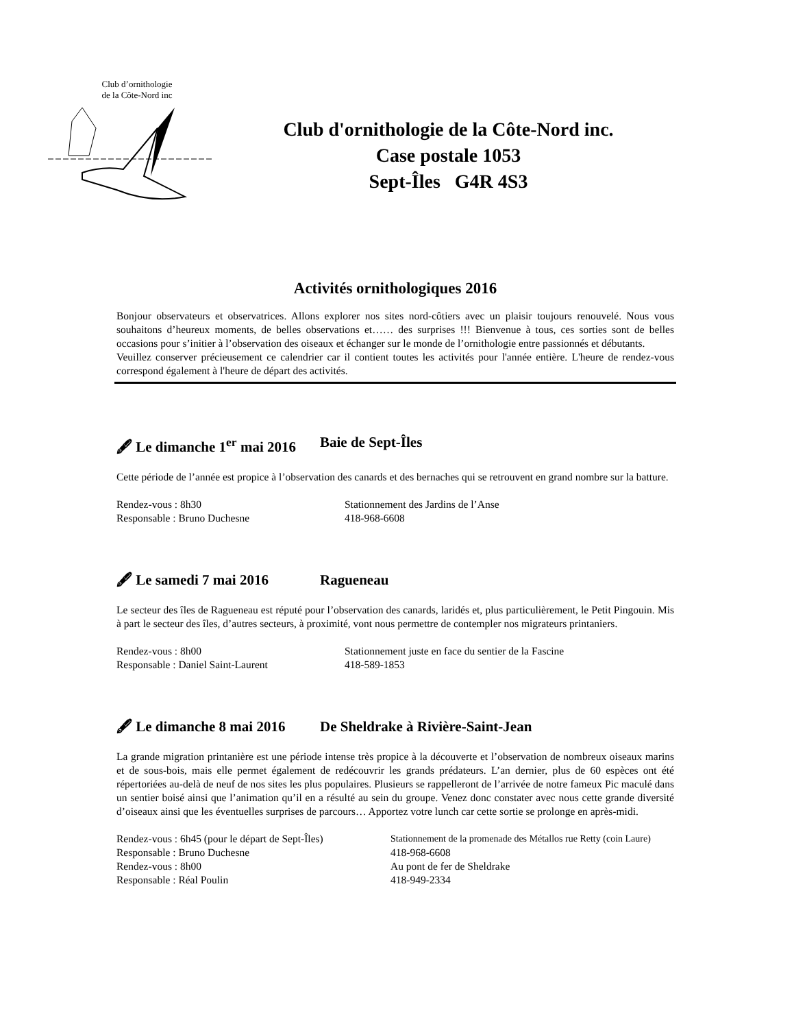Club d’ornithologie
de la Côte-Nord inc
Club d'ornithologie de la Côte-Nord inc.
Case postale 1053
Sept-Îles G4R 4S3
Activités ornithologiques 2016
Bonjour observateurs et observatrices. Allons explorer nos sites nord-côtiers avec un plaisir toujours renouvelé. Nous vous souhaitons d’heureux moments, de belles observations et…… des surprises !!! Bienvenue à tous, ces sorties sont de belles occasions pour s’initier à l’observation des oiseaux et échanger sur le monde de l’ornithologie entre passionnés et débutants.
Veuillez conserver précieusement ce calendrier car il contient toutes les activités pour l'année entière. L'heure de rendez-vous correspond également à l'heure de départ des activités.
🖋 Le dimanche 1<sup>er</sup> mai 2016 Baie de Sept-Îles
Cette période de l’année est propice à l’observation des canards et des bernaches qui se retrouvent en grand nombre sur la batture.
Rendez-vous : 8h30
Stationnement des Jardins de l’Anse
Responsable : Bruno Duchesne
418-968-6608
🖋 Le samedi 7 mai 2016 Ragueneau
Le secteur des îles de Ragueneau est réputé pour l’observation des canards, laridés et, plus particulièrement, le Petit Pingouin. Mis à part le secteur des îles, d’autres secteurs, à proximité, vont nous permettre de contempler nos migrateurs printaniers.
Rendez-vous : 8h00
Stationnement juste en face du sentier de la Fascine
Responsable : Daniel Saint-Laurent
418-589-1853
🖋 Le dimanche 8 mai 2016 De Sheldrake à Rivière-Saint-Jean
La grande migration printanière est une période intense très propice à la découverte et l’observation de nombreux oiseaux marins et de sous-bois, mais elle permet également de redécouvrir les grands prédateurs. L’an dernier, plus de 60 espèces ont été répertoriées au-delà de neuf de nos sites les plus populaires. Plusieurs se rappelleront de l’arrivée de notre fameux Pic maculé dans un sentier boisé ainsi que l’animation qu’il en a résulté au sein du groupe. Venez donc constater avec nous cette grande diversité d’oiseaux ainsi que les éventuelles surprises de parcours… Apportez votre lunch car cette sortie se prolonge en après-midi.
Rendez-vous : 6h45 (pour le départ de Sept-Îles)
Stationnement de la promenade des Métallos rue Retty (coin Laure)
Responsable : Bruno Duchesne
418-968-6608
Rendez-vous : 8h00
Au pont de fer de Sheldrake
Responsable : Réal Poulin
418-949-2334